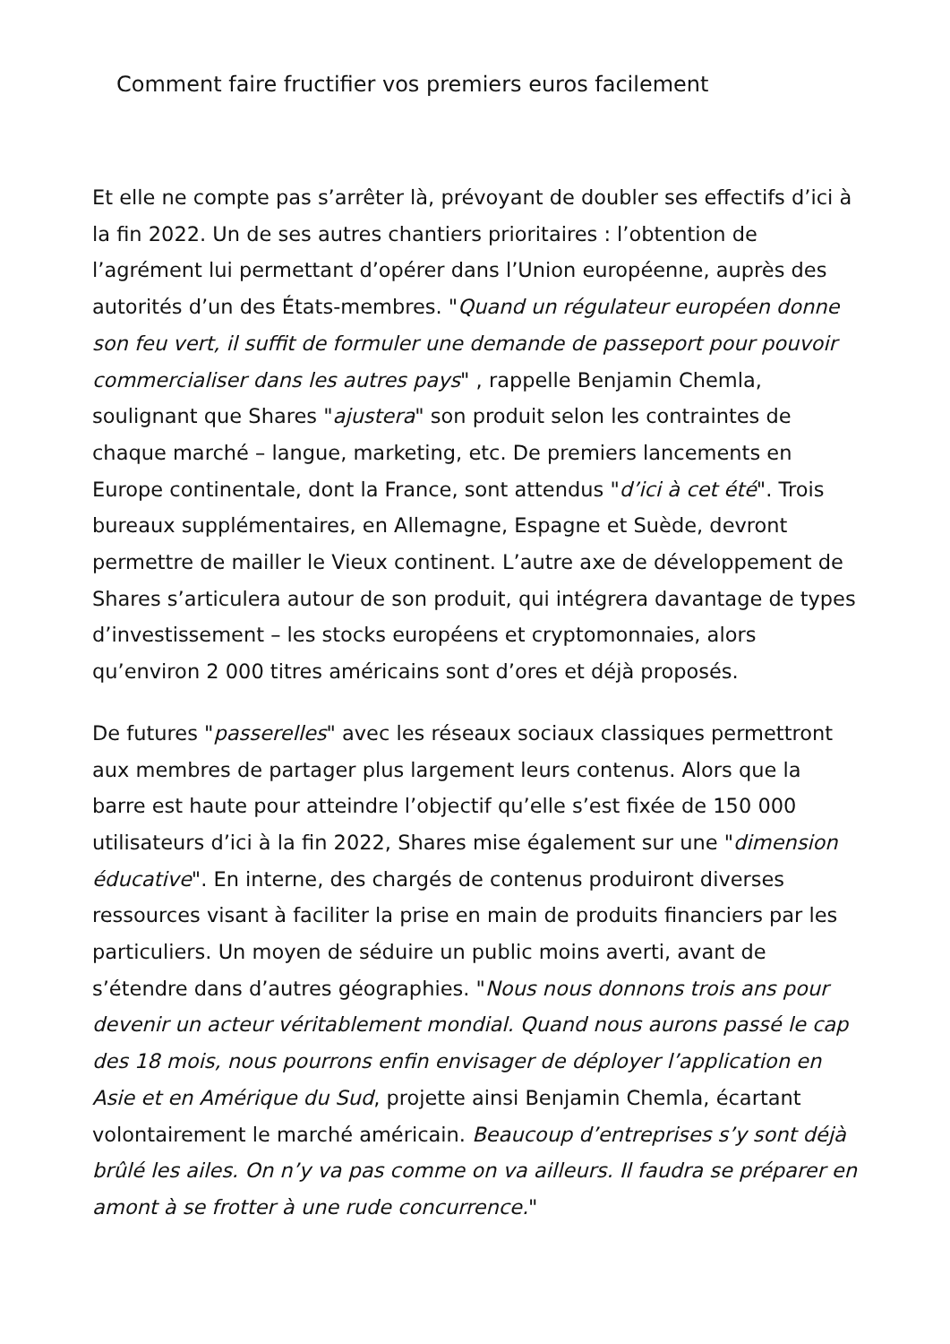Comment faire fructifier vos premiers euros facilement
Et elle ne compte pas s’arrêter là, prévoyant de doubler ses effectifs d’ici à la fin 2022. Un de ses autres chantiers prioritaires : l’obtention de l’agrément lui permettant d’opérer dans l’Union européenne, auprès des autorités d’un des États-membres. "Quand un régulateur européen donne son feu vert, il suffit de formuler une demande de passeport pour pouvoir commercialiser dans les autres pays" , rappelle Benjamin Chemla, soulignant que Shares "ajustera" son produit selon les contraintes de chaque marché – langue, marketing, etc. De premiers lancements en Europe continentale, dont la France, sont attendus "d’ici à cet été". Trois bureaux supplémentaires, en Allemagne, Espagne et Suède, devront permettre de mailler le Vieux continent. L’autre axe de développement de Shares s’articulera autour de son produit, qui intégrera davantage de types d’investissement – les stocks européens et cryptomonnaies, alors qu’environ 2 000 titres américains sont d’ores et déjà proposés.
De futures "passerelles" avec les réseaux sociaux classiques permettront aux membres de partager plus largement leurs contenus. Alors que la barre est haute pour atteindre l’objectif qu’elle s’est fixée de 150 000 utilisateurs d’ici à la fin 2022, Shares mise également sur une "dimension éducative". En interne, des chargés de contenus produiront diverses ressources visant à faciliter la prise en main de produits financiers par les particuliers. Un moyen de séduire un public moins averti, avant de s’étendre dans d’autres géographies. "Nous nous donnons trois ans pour devenir un acteur véritablement mondial. Quand nous aurons passé le cap des 18 mois, nous pourrons enfin envisager de déployer l’application en Asie et en Amérique du Sud, projette ainsi Benjamin Chemla, écartant volontairement le marché américain. Beaucoup d’entreprises s’y sont déjà brûlé les ailes. On n’y va pas comme on va ailleurs. Il faudra se préparer en amont à se frotter à une rude concurrence."